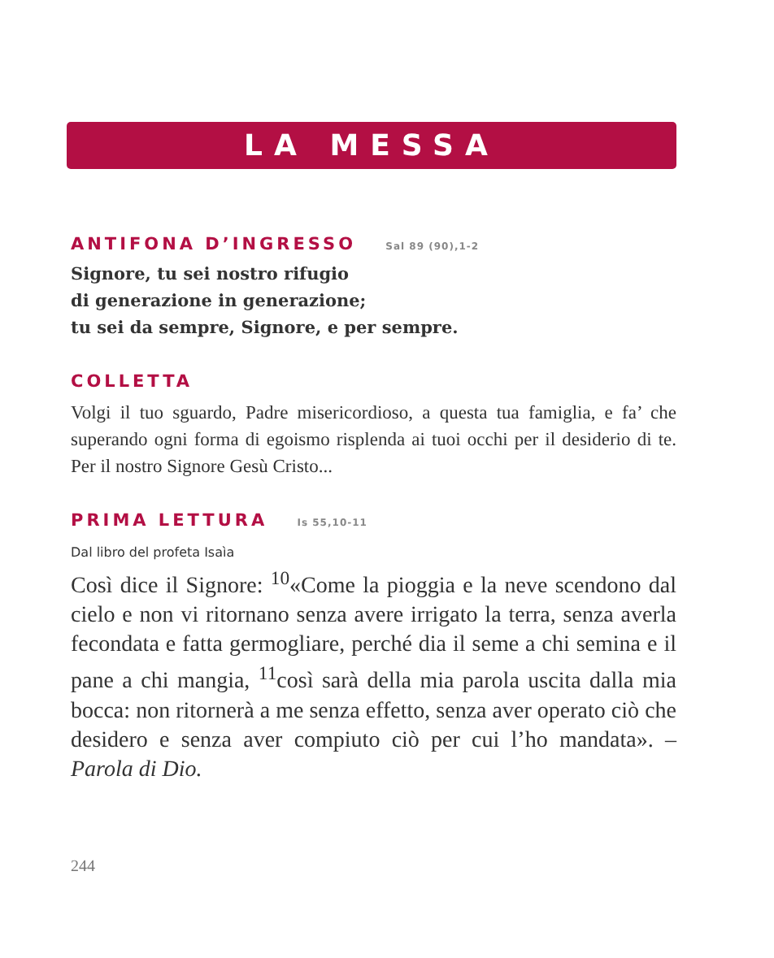LA MESSA
ANTIFONA D’INGRESSO Sal 89 (90),1-2
Signore, tu sei nostro rifugio
di generazione in generazione;
tu sei da sempre, Signore, e per sempre.
COLLETTA
Volgi il tuo sguardo, Padre misericordioso, a questa tua famiglia, e fa’ che superando ogni forma di egoismo risplenda ai tuoi occhi per il desiderio di te. Per il nostro Signore Gesù Cristo...
PRIMA LETTURA Is 55,10-11
Dal libro del profeta Isaìa
Così dice il Signore: <sup>10</sup>«Come la pioggia e la neve scendono dal cielo e non vi ritornano senza avere irrigato la terra, senza averla fecondata e fatta germogliare, perché dia il seme a chi semina e il pane a chi mangia, <sup>11</sup>così sarà della mia parola uscita dalla mia bocca: non ritornerà a me senza effetto, senza aver operato ciò che desidero e senza aver compiuto ciò per cui l’ho mandata». – Parola di Dio.
244